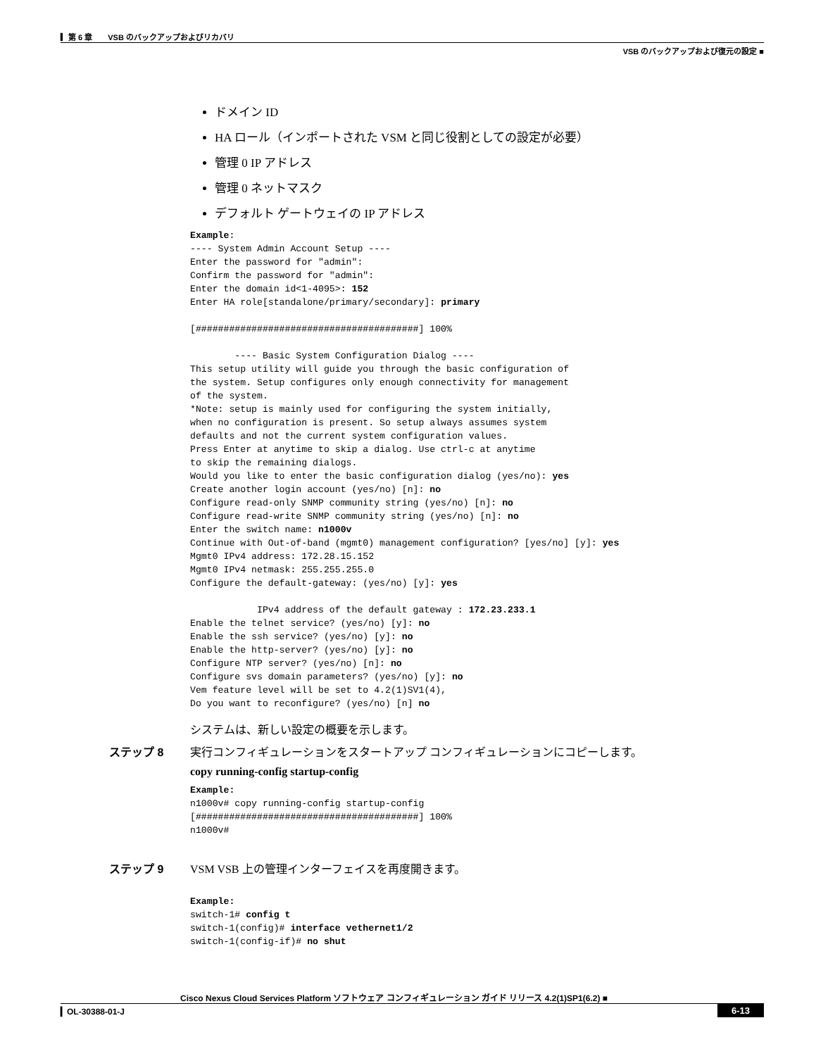▎第 6 章　　VSB のバックアップおよびリカバリ
VSB のバックアップおよび復元の設定 ■
ドメイン ID
HA ロール（インポートされた VSM と同じ役割としての設定が必要）
管理 0 IP アドレス
管理 0 ネットマスク
デフォルト ゲートウェイの IP アドレス
Example:
---- System Admin Account Setup ----
Enter the password for "admin":
Confirm the password for "admin":
Enter the domain id<1-4095>: 152
Enter HA role[standalone/primary/secondary]: primary

[########################################] 100%

        ---- Basic System Configuration Dialog ----
This setup utility will guide you through the basic configuration of
the system. Setup configures only enough connectivity for management
of the system.
*Note: setup is mainly used for configuring the system initially,
when no configuration is present. So setup always assumes system
defaults and not the current system configuration values.
Press Enter at anytime to skip a dialog. Use ctrl-c at anytime
to skip the remaining dialogs.
Would you like to enter the basic configuration dialog (yes/no): yes
Create another login account (yes/no) [n]: no
Configure read-only SNMP community string (yes/no) [n]: no
Configure read-write SNMP community string (yes/no) [n]: no
Enter the switch name: n1000v
Continue with Out-of-band (mgmt0) management configuration? [yes/no] [y]: yes
Mgmt0 IPv4 address: 172.28.15.152
Mgmt0 IPv4 netmask: 255.255.255.0
Configure the default-gateway: (yes/no) [y]: yes

            IPv4 address of the default gateway : 172.23.233.1
Enable the telnet service? (yes/no) [y]: no
Enable the ssh service? (yes/no) [y]: no
Enable the http-server? (yes/no) [y]: no
Configure NTP server? (yes/no) [n]: no
Configure svs domain parameters? (yes/no) [y]: no
Vem feature level will be set to 4.2(1)SV1(4),
Do you want to reconfigure? (yes/no) [n] no
システムは、新しい設定の概要を示します。
ステップ 8 実行コンフィギュレーションをスタートアップ コンフィギュレーションにコピーします。
copy running-config startup-config
Example:
n1000v# copy running-config startup-config
[########################################] 100%
n1000v#
ステップ 9 VSM VSB 上の管理インターフェイスを再度開きます。
Example:
switch-1# config t
switch-1(config)# interface vethernet1/2
switch-1(config-if)# no shut
Cisco Nexus Cloud Services Platform ソフトウェア コンフィギュレーション ガイド リリース 4.2(1)SP1(6.2) ■
▎OL-30388-01-J 6-13